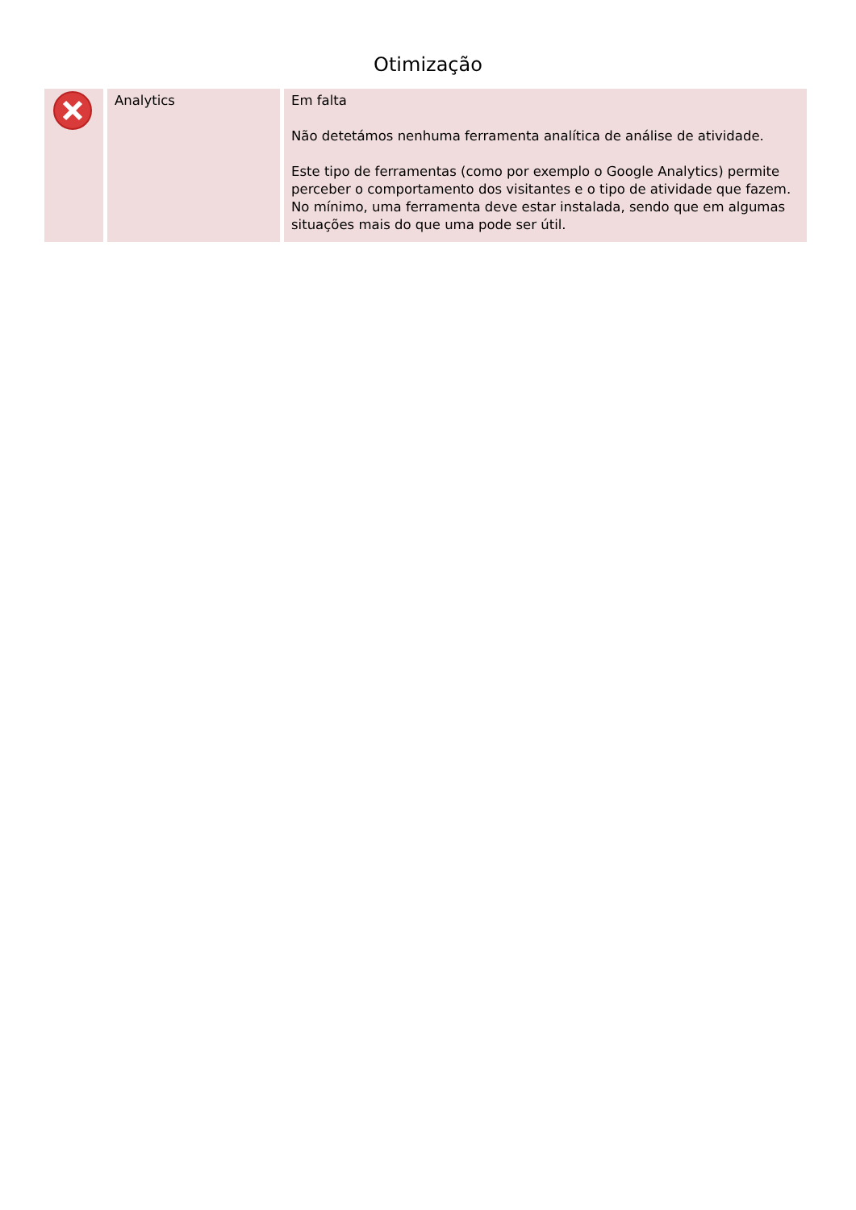Otimização
| | Analytics | Em falta Não detetámos nenhuma ferramenta analítica de análise de atividade. Este tipo de ferramentas (como por exemplo o Google Analytics) permite perceber o comportamento dos visitantes e o tipo de atividade que fazem. No mínimo, uma ferramenta deve estar instalada, sendo que em algumas situações mais do que uma pode ser útil. |